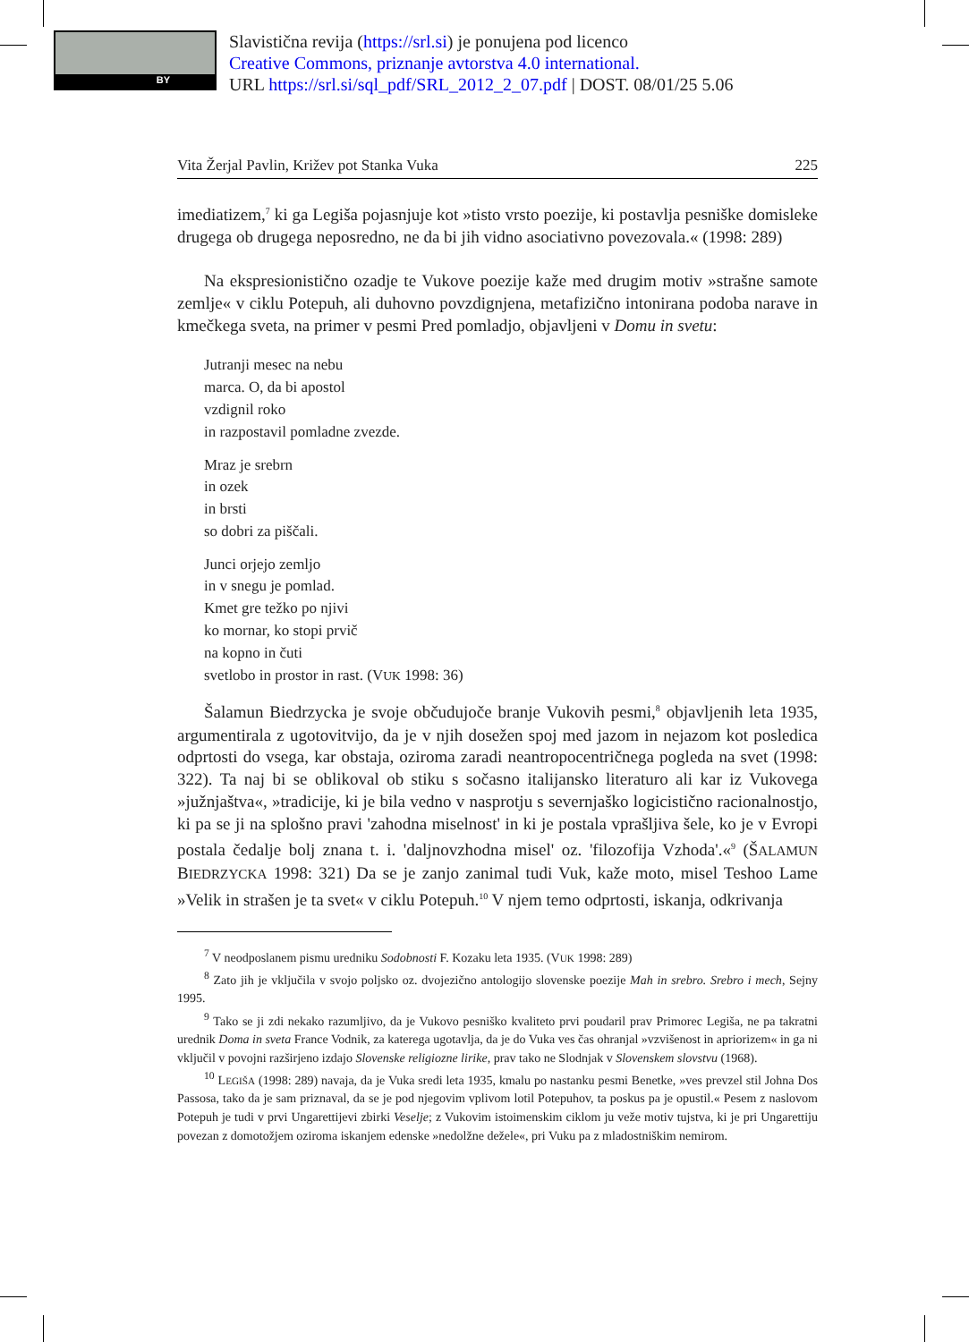BY
Slavistična revija (https://srl.si) je ponujena pod licenco
Creative Commons, priznanje avtorstva 4.0 international.
URL https://srl.si/sql_pdf/SRL_2012_2_07.pdf | DOST. 08/01/25 5.06
Vita Žerjal Pavlin, Križev pot Stanka Vuka 225
imediatizem,<sup>7</sup> ki ga Legiša pojasnjuje kot »tisto vrsto poezije, ki postavlja pesniške domisleke drugega ob drugega neposredno, ne da bi jih vidno asociativno povezovala.« (1998: 289)
Na ekspresionistično ozadje te Vukove poezije kaže med drugim motiv »strašne samote zemlje« v ciklu Potepuh, ali duhovno povzdignjena, metafizično intonirana podoba narave in kmečkega sveta, na primer v pesmi Pred pomladjo, objavljeni v Domu in svetu:
Jutranji mesec na nebu
marca. O, da bi apostol
vzdignil roko
in razpostavil pomladne zvezde.
Mraz je srebrn
in ozek
in brsti
so dobri za piščali.
Junci orjejo zemljo
in v snegu je pomlad.
Kmet gre težko po njivi
ko mornar, ko stopi prvič
na kopno in čuti
svetlobo in prostor in rast. (VUK 1998: 36)
Šalamun Biedrzycka je svoje občudujoče branje Vukovih pesmi,<sup>8</sup> objavljenih leta 1935, argumentirala z ugotovitvijo, da je v njih dosežen spoj med jazom in nejazom kot posledica odprtosti do vsega, kar obstaja, oziroma zaradi neantropocentričnega pogleda na svet (1998: 322). Ta naj bi se oblikoval ob stiku s sočasno italijansko literaturo ali kar iz Vukovega »južnjaštva«, »tradicije, ki je bila vedno v nasprotju s severnjaško logicistično racionalnostjo, ki pa se ji na splošno pravi 'zahodna miselnost' in ki je postala vprašljiva šele, ko je v Evropi postala čedalje bolj znana t. i. 'daljnovzhodna misel' oz. 'filozofija Vzhoda'.«<sup>9</sup> (ŠALAMUN BIEDRZYCKA 1998: 321) Da se je zanjo zanimal tudi Vuk, kaže moto, misel Teshoo Lame »Velik in strašen je ta svet« v ciklu Potepuh.<sup>10</sup> V njem temo odprtosti, iskanja, odkrivanja
<sup>7</sup> V neodposlanem pismu uredniku Sodobnosti F. Kozaku leta 1935. (VUK 1998: 289)
<sup>8</sup> Zato jih je vključila v svojo poljsko oz. dvojezično antologijo slovenske poezije Mah in srebro. Srebro i mech, Sejny 1995.
<sup>9</sup> Tako se ji zdi nekako razumljivo, da je Vukovo pesniško kvaliteto prvi poudaril prav Primorec Legiša, ne pa takratni urednik Doma in sveta France Vodnik, za katerega ugotavlja, da je do Vuka ves čas ohranjal »vzvišenost in apriorizem« in ga ni vključil v povojni razširjeno izdajo Slovenske religiozne lirike, prav tako ne Slodnjak v Slovenskem slovstvu (1968).
<sup>10</sup> LEGIŠA (1998: 289) navaja, da je Vuka sredi leta 1935, kmalu po nastanku pesmi Benetke, »ves prevzel stil Johna Dos Passosa, tako da je sam priznaval, da se je pod njegovim vplivom lotil Potepuhov, ta poskus pa je opustil.« Pesem z naslovom Potepuh je tudi v prvi Ungarettijevi zbirki Veselje; z Vukovim istoimenskim ciklom ju veže motiv tujstva, ki je pri Ungarettiju povezan z domotožjem oziroma iskanjem edenske »nedolžne dežele«, pri Vuku pa z mladostniškim nemirom.